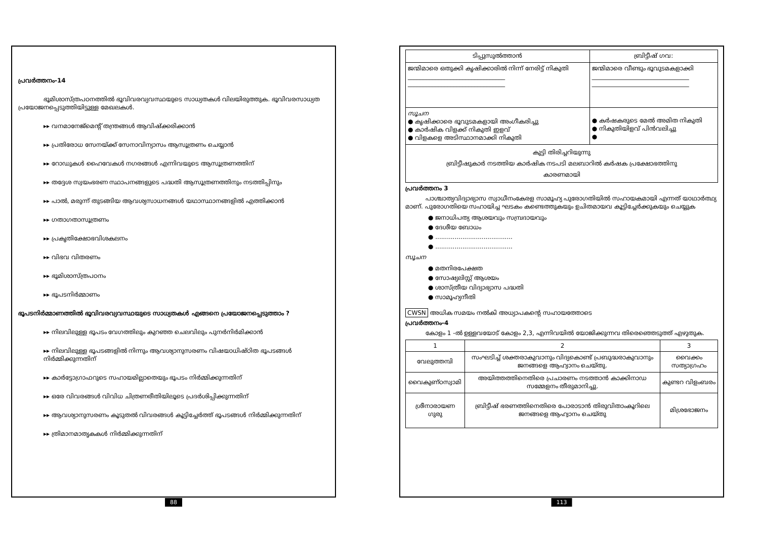പ്രവർത്തനം-14
ഭൂമിശാസ്ത്രപഠനത്തിൽ ഭൂവിവരവ്യവസ്ഥയുടെ സാധ്യതകൾ വിലയിരുത്തുക. ഭൂവിവരസാധ്യത പ്രയോജനപ്പെടുത്തിയിട്ടുള്ള മേഖലകൾ.
▸▸ വനമാനേജ്മെന്റ് തന്ത്രങ്ങൾ ആവിഷ്ക്കരിക്കാൻ
▸▸ പ്രതിരോധ സേനയ്ക്ക് സേനാവിന്യാസം ആസൂത്രണം ചെയ്യാൻ
▸▸ റോഡുകൾ ഹൈവേകൾ നഗരങ്ങൾ എന്നിവയുടെ ആസൂത്രണത്തിന്
▸▸ തദ്ദേശ സ്വയംഭരണ സ്ഥാപനങ്ങളുടെ പദ്ധതി ആസൂത്രണത്തിനും നടത്തിപ്പിനും
▸▸ പാൽ, മരുന്ന് തുടങ്ങിയ ആവശ്യസാധനങ്ങൾ യഥാസ്ഥാനങ്ങളിൽ എത്തിക്കാൻ
▸▸ ഗതാഗതാസൂത്രണം
▸▸ പ്രകൃതിക്ഷോഭവിശകലനം
▸▸ വിഭവ വിതരണം
▸▸ ഭൂമിശാസ്ത്രപഠനം
▸▸ ഭൂപടനിർമ്മാണം
ഭൂപടനിർമ്മാണത്തിൽ ഭൂവിവരവ്യവസ്ഥയുടെ സാധ്യതകൾ എങ്ങനെ പ്രയോജനപ്പെടുത്താം ?
▸▸ നിലവിലുള്ള ഭൂപടം വേഗത്തിലും കുറഞ്ഞ ചെലവിലും പുനർനിർമിക്കാൻ
▸▸ നിലവിലുള്ള ഭൂപടങ്ങളിൽ നിന്നും ആവശ്യാനുസരണം വിഷയാധിഷ്ഠിത ഭൂപടങ്ങൾ നിർമ്മിക്കുന്നതിന്
▸▸ കാർട്ടോഗ്രാഫറുടെ സഹായമില്ലാതെയും ഭൂപടം നിർമ്മിക്കുന്നതിന്
▸▸ ഒരേ വിവരങ്ങൾ വിവിധ ചിത്രണരീതിയിലൂടെ പ്രദർശിപ്പിക്കുന്നതിന്
▸▸ ആവശ്യാനുസരണം കൂടുതൽ വിവരങ്ങൾ കൂട്ടിച്ചേർത്ത് ഭൂപടങ്ങൾ നിർമ്മിക്കുന്നതിന്
▸▸ ത്രിമാനമാതൃകകൾ നിർമ്മിക്കുന്നതിന്
88
| ടിപ്പുസുൽത്താൻ | ബ്രിട്ടീഷ് ഗവ: |
| --- | --- |
| ജന്മിമാരെ ഒതുക്കി കൃഷിക്കാരിൽ നിന്ന് നേരിട്ട് നികുതി ________________________________ ________________________________ | ജന്മിമാരെ വീണ്ടും ഭൂവുടമകളാക്കി ________________________________ ________________________________ |
| സൂചന ● കൃഷിക്കാരെ ഭൂവുടമകളായി അംഗീകരിച്ചു ● കാർഷിക വിളക്ക് നികുതി ഇളവ് ● വിളകളെ അടിസ്ഥാനമാക്കി നികുതി | ● കർഷകരുടെ മേൽ അമിത നികുതി ● നികുതിയിളവ് പിൻവലിച്ചു ● |
| കുട്ടി തിരിച്ചറിയുന്നു ബ്രിട്ടീഷുകാർ നടത്തിയ കാർഷിക നടപടി മലബാറിൽ കർഷക പ്രക്ഷോഭത്തിനു കാരണമായി | |
പ്രവർത്തനം 3
പാശ്ചാത്യവിദ്യാഭ്യാസ സ്വാധീനംകേരള സാമൂഹ്യ പുരോഗതിയിൽ സഹായകമായി എന്നത് യാഥാർത്ഥ്യ മാണ്. പുരോഗതിയെ സഹായിച്ച ഘടകം കണ്ടെത്തുകയും ഉചിതമായവ കൂട്ടിച്ചേർക്കുകയും ചെയ്യുക
● ജനാധിപത്യ ആശയവും സമ്പ്രദായവും
● ദേശീയ ബോധം
● ........................................
● ........................................
സൂചന
● മതനിരപേക്ഷത
● സോഷ്യലിസ്റ്റ് ആശയം
● ശാസ്ത്രീയ വിദ്യാഭ്യാസ പദ്ധതി
● സാമൂഹ്യനീതി
CWSN അധിക സമയം നൽകി അധ്യാപകന്റെ സഹായത്തോടെ
പ്രവർത്തനം-4
കോളം 1 -ൽ ഉള്ളവയോട് കോളം 2,3, എന്നിവയിൽ യോജിക്കുന്നവ തിരെഞ്ഞെടുത്ത് എഴുതുക.
| 1 | 2 | 3 |
| വേലുത്തമ്പി | സംഘടിച്ച് ശക്തരാകുവാനും വിദ്യകൊണ്ട് പ്രബുദ്ധരാകുവാനും ജനങ്ങളെ ആഹ്വാനം ചെയ്തു. | വൈക്കം സത്യാഗ്രഹം |
| വൈകുണ്ഠസ്വാമി | അയിത്തത്തിനെതിരെ പ്രചാരണം നടത്താൻ കാക്കിനാഡ സമ്മേളനം തീരുമാനിച്ചു. | കുണ്ടറ വിളംബരം |
| ശ്രീനാരായണ ഗുരു | ബ്രിട്ടീഷ് ഭരണത്തിനെതിരെ പോരാടാൻ തിരുവിതാംകൂറിലെ ജനങ്ങളെ ആഹ്വാനം ചെയ്തു | മിശ്രഭോജനം |
113